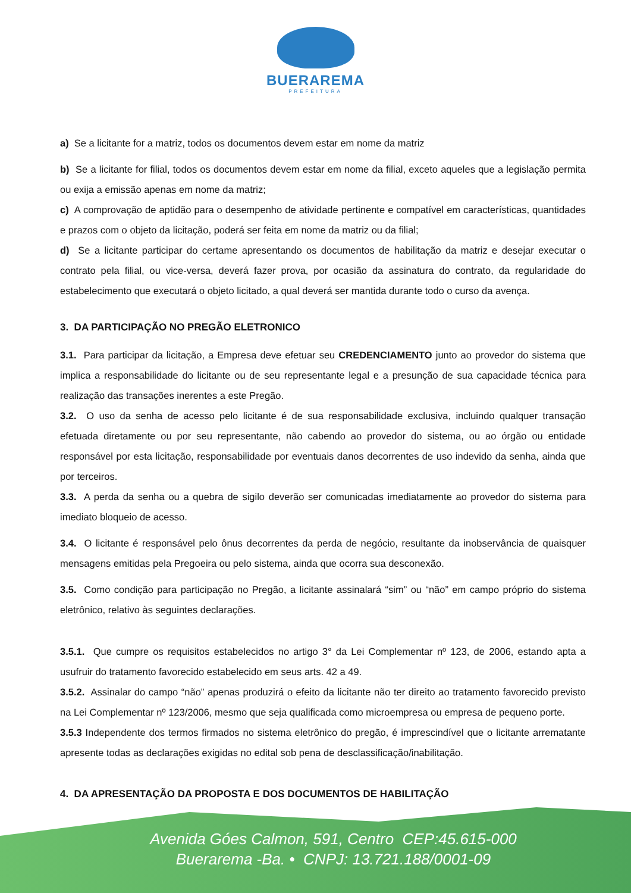BUERAREMA
PREFEITURA
a) Se a licitante for a matriz, todos os documentos devem estar em nome da matriz
b) Se a licitante for filial, todos os documentos devem estar em nome da filial, exceto aqueles que a legislação permita ou exija a emissão apenas em nome da matriz;
c) A comprovação de aptidão para o desempenho de atividade pertinente e compatível em características, quantidades e prazos com o objeto da licitação, poderá ser feita em nome da matriz ou da filial;
d) Se a licitante participar do certame apresentando os documentos de habilitação da matriz e desejar executar o contrato pela filial, ou vice-versa, deverá fazer prova, por ocasião da assinatura do contrato, da regularidade do estabelecimento que executará o objeto licitado, a qual deverá ser mantida durante todo o curso da avença.
3. DA PARTICIPAÇÃO NO PREGÃO ELETRONICO
3.1. Para participar da licitação, a Empresa deve efetuar seu CREDENCIAMENTO junto ao provedor do sistema que implica a responsabilidade do licitante ou de seu representante legal e a presunção de sua capacidade técnica para realização das transações inerentes a este Pregão.
3.2. O uso da senha de acesso pelo licitante é de sua responsabilidade exclusiva, incluindo qualquer transação efetuada diretamente ou por seu representante, não cabendo ao provedor do sistema, ou ao órgão ou entidade responsável por esta licitação, responsabilidade por eventuais danos decorrentes de uso indevido da senha, ainda que por terceiros.
3.3. A perda da senha ou a quebra de sigilo deverão ser comunicadas imediatamente ao provedor do sistema para imediato bloqueio de acesso.
3.4. O licitante é responsável pelo ônus decorrentes da perda de negócio, resultante da inobservância de quaisquer mensagens emitidas pela Pregoeira ou pelo sistema, ainda que ocorra sua desconexão.
3.5. Como condição para participação no Pregão, a licitante assinalará “sim” ou “não” em campo próprio do sistema eletrônico, relativo às seguintes declarações.
3.5.1. Que cumpre os requisitos estabelecidos no artigo 3° da Lei Complementar nº 123, de 2006, estando apta a usufruir do tratamento favorecido estabelecido em seus arts. 42 a 49.
3.5.2. Assinalar do campo “não” apenas produzirá o efeito da licitante não ter direito ao tratamento favorecido previsto na Lei Complementar nº 123/2006, mesmo que seja qualificada como microempresa ou empresa de pequeno porte.
3.5.3 Independente dos termos firmados no sistema eletrônico do pregão, é imprescindível que o licitante arrematante apresente todas as declarações exigidas no edital sob pena de desclassificação/inabilitação.
4. DA APRESENTAÇÃO DA PROPOSTA E DOS DOCUMENTOS DE HABILITAÇÃO
Avenida Góes Calmon, 591, Centro CEP:45.615-000
Buerarema -Ba. • CNPJ: 13.721.188/0001-09